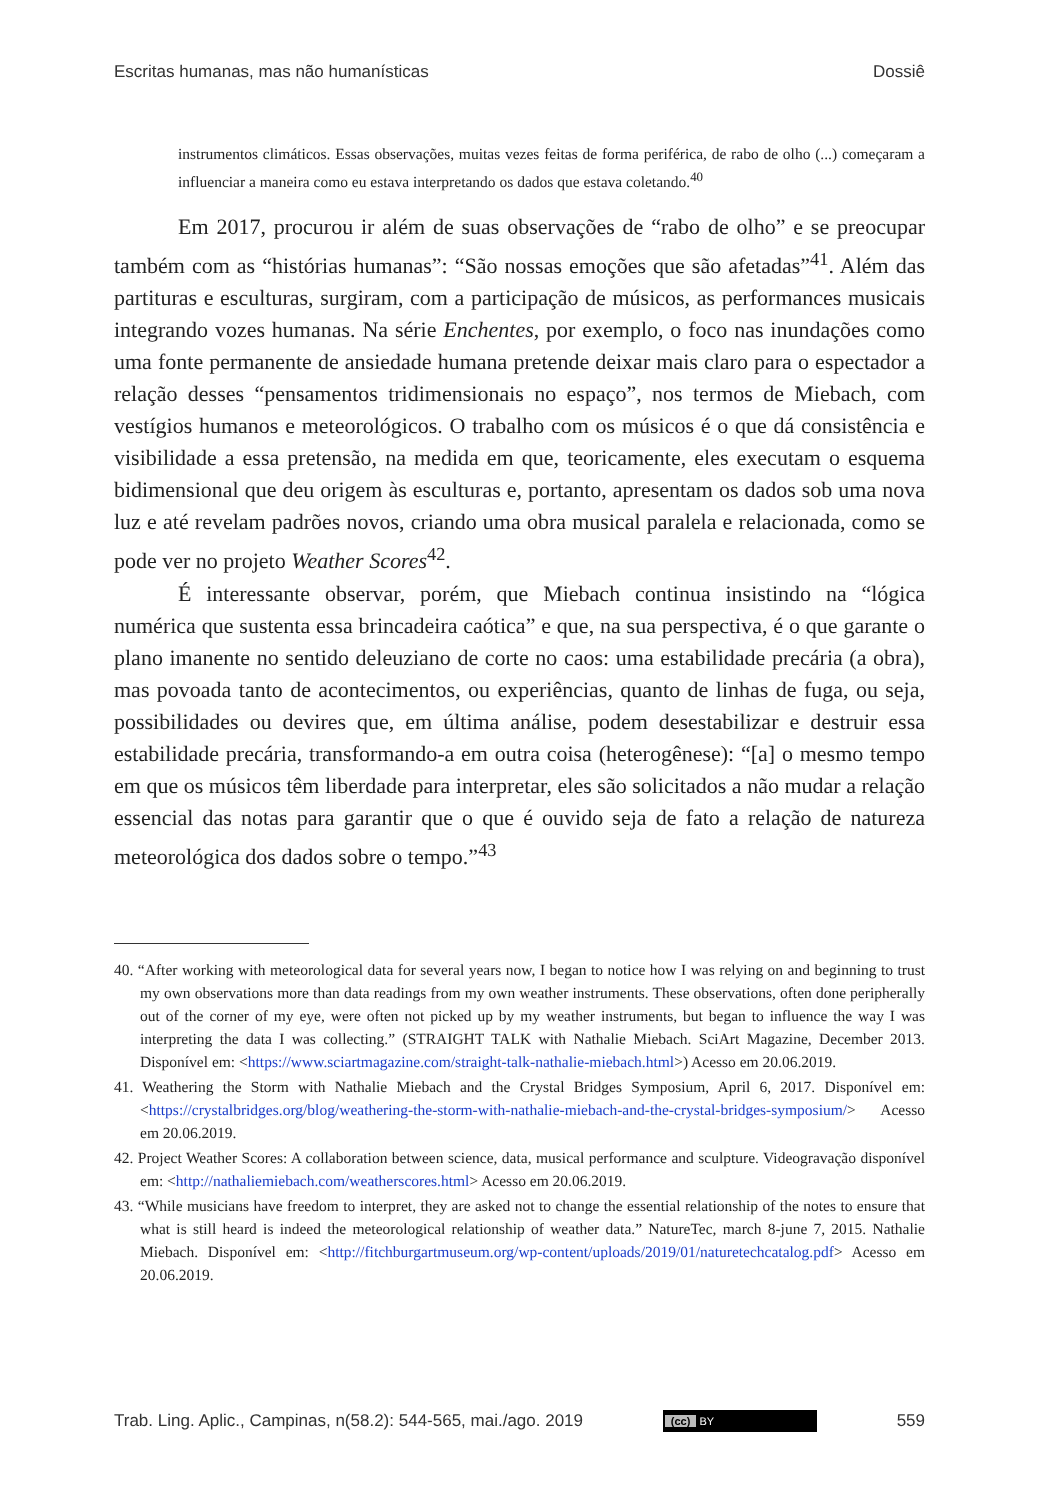Escritas humanas, mas não humanísticas Dossiê
instrumentos climáticos. Essas observações, muitas vezes feitas de forma periférica, de rabo de olho (...) começaram a influenciar a maneira como eu estava interpretando os dados que estava coletando.<sup>40</sup>
Em 2017, procurou ir além de suas observações de “rabo de olho” e se preocupar também com as “histórias humanas”: “São nossas emoções que são afetadas”<sup>41</sup>. Além das partituras e esculturas, surgiram, com a participação de músicos, as performances musicais integrando vozes humanas. Na série Enchentes, por exemplo, o foco nas inundações como uma fonte permanente de ansiedade humana pretende deixar mais claro para o espectador a relação desses “pensamentos tridimensionais no espaço”, nos termos de Miebach, com vestígios humanos e meteorológicos. O trabalho com os músicos é o que dá consistência e visibilidade a essa pretensão, na medida em que, teoricamente, eles executam o esquema bidimensional que deu origem às esculturas e, portanto, apresentam os dados sob uma nova luz e até revelam padrões novos, criando uma obra musical paralela e relacionada, como se pode ver no projeto Weather Scores<sup>42</sup>.
É interessante observar, porém, que Miebach continua insistindo na “lógica numérica que sustenta essa brincadeira caótica” e que, na sua perspectiva, é o que garante o plano imanente no sentido deleuziano de corte no caos: uma estabilidade precária (a obra), mas povoada tanto de acontecimentos, ou experiências, quanto de linhas de fuga, ou seja, possibilidades ou devires que, em última análise, podem desestabilizar e destruir essa estabilidade precária, transformando-a em outra coisa (heterogênese): “[a] o mesmo tempo em que os músicos têm liberdade para interpretar, eles são solicitados a não mudar a relação essencial das notas para garantir que o que é ouvido seja de fato a relação de natureza meteorológica dos dados sobre o tempo.”<sup>43</sup>
40. “After working with meteorological data for several years now, I began to notice how I was relying on and beginning to trust my own observations more than data readings from my own weather instruments. These observations, often done peripherally out of the corner of my eye, were often not picked up by my weather instruments, but began to influence the way I was interpreting the data I was collecting.” (STRAIGHT TALK with Nathalie Miebach. SciArt Magazine, December 2013. Disponível em: <https://www.sciartmagazine.com/straight-talk-nathalie-miebach.html>) Acesso em 20.06.2019.
41. Weathering the Storm with Nathalie Miebach and the Crystal Bridges Symposium, April 6, 2017. Disponível em: <https://crystalbridges.org/blog/weathering-the-storm-with-nathalie-miebach-and-the-crystal-bridges-symposium/> Acesso em 20.06.2019.
42. Project Weather Scores: A collaboration between science, data, musical performance and sculpture. Videogravação disponível em: <http://nathaliemiebach.com/weatherscores.html> Acesso em 20.06.2019.
43. “While musicians have freedom to interpret, they are asked not to change the essential relationship of the notes to ensure that what is still heard is indeed the meteorological relationship of weather data.” NatureTec, march 8-june 7, 2015. Nathalie Miebach. Disponível em: <http://fitchburgartmuseum.org/wp-content/uploads/2019/01/naturetechcatalog.pdf> Acesso em 20.06.2019.
Trab. Ling. Aplic., Campinas, n(58.2): 544-565, mai./ago. 2019
(cc) BY
559